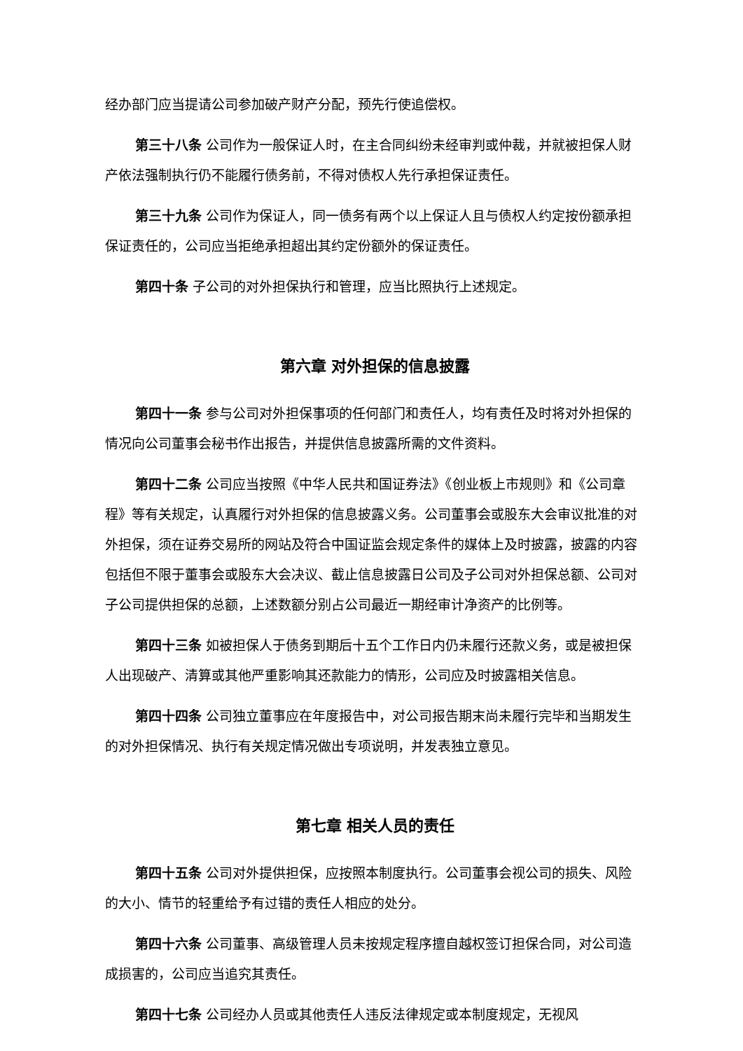经办部门应当提请公司参加破产财产分配，预先行使追偿权。
第三十八条 公司作为一般保证人时，在主合同纠纷未经审判或仲裁，并就被担保人财产依法强制执行仍不能履行债务前，不得对债权人先行承担保证责任。
第三十九条 公司作为保证人，同一债务有两个以上保证人且与债权人约定按份额承担保证责任的，公司应当拒绝承担超出其约定份额外的保证责任。
第四十条 子公司的对外担保执行和管理，应当比照执行上述规定。
第六章 对外担保的信息披露
第四十一条 参与公司对外担保事项的任何部门和责任人，均有责任及时将对外担保的情况向公司董事会秘书作出报告，并提供信息披露所需的文件资料。
第四十二条 公司应当按照《中华人民共和国证券法》《创业板上市规则》和《公司章程》等有关规定，认真履行对外担保的信息披露义务。公司董事会或股东大会审议批准的对外担保，须在证券交易所的网站及符合中国证监会规定条件的媒体上及时披露，披露的内容包括但不限于董事会或股东大会决议、截止信息披露日公司及子公司对外担保总额、公司对子公司提供担保的总额，上述数额分别占公司最近一期经审计净资产的比例等。
第四十三条 如被担保人于债务到期后十五个工作日内仍未履行还款义务，或是被担保人出现破产、清算或其他严重影响其还款能力的情形，公司应及时披露相关信息。
第四十四条 公司独立董事应在年度报告中，对公司报告期末尚未履行完毕和当期发生的对外担保情况、执行有关规定情况做出专项说明，并发表独立意见。
第七章 相关人员的责任
第四十五条 公司对外提供担保，应按照本制度执行。公司董事会视公司的损失、风险的大小、情节的轻重给予有过错的责任人相应的处分。
第四十六条 公司董事、高级管理人员未按规定程序擅自越权签订担保合同，对公司造成损害的，公司应当追究其责任。
第四十七条 公司经办人员或其他责任人违反法律规定或本制度规定，无视风